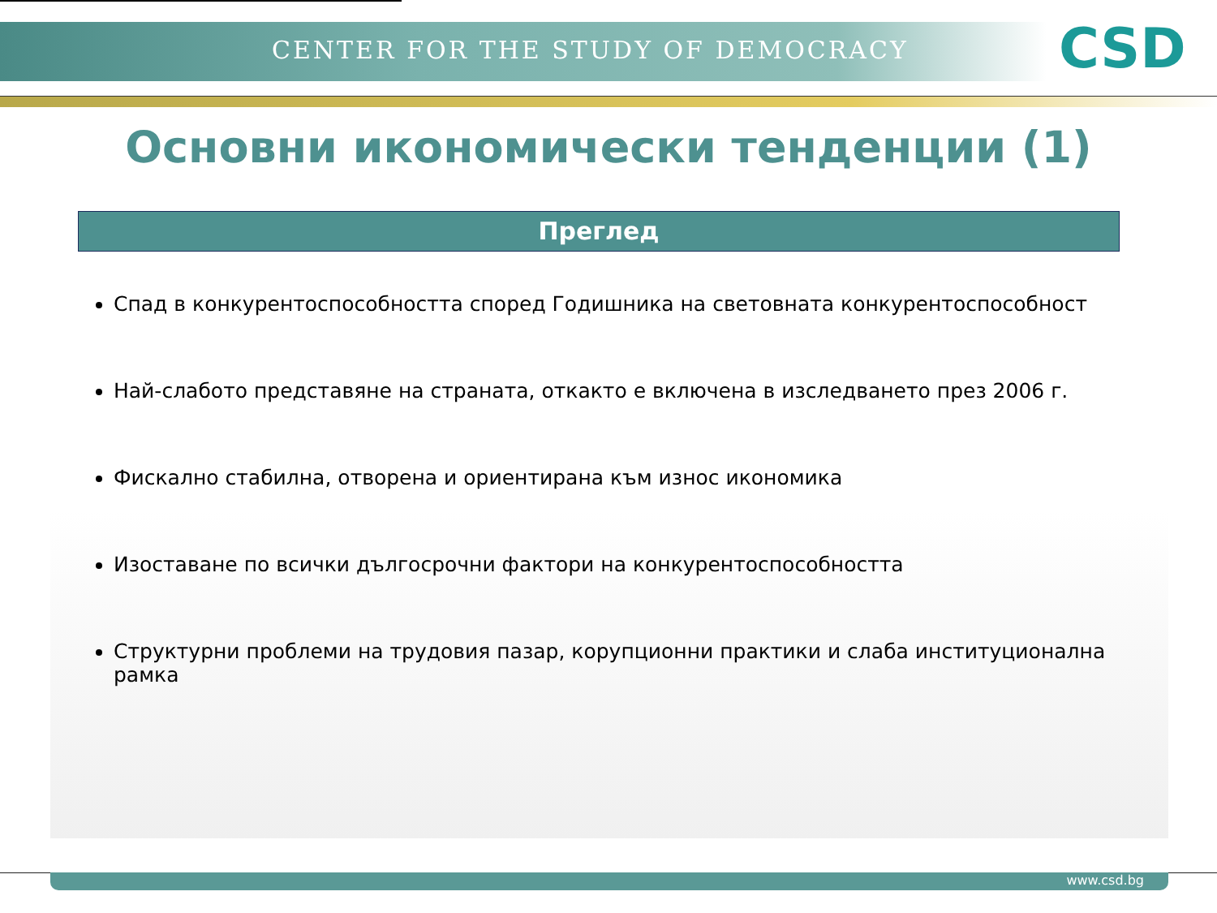CENTER FOR THE STUDY OF DEMOCRACY
CSD
Основни икономически тенденции (1)
Преглед
Спад в конкурентоспособността според Годишника на световната конкурентоспособност
Най-слабото представяне на страната, откакто е включена в изследването през 2006 г.
Фискално стабилна, отворена и ориентирана към износ икономика
Изоставане по всички дългосрочни фактори на конкурентоспособността
Структурни проблеми на трудовия пазар, корупционни практики и слаба институционална рамка
www.csd.bg